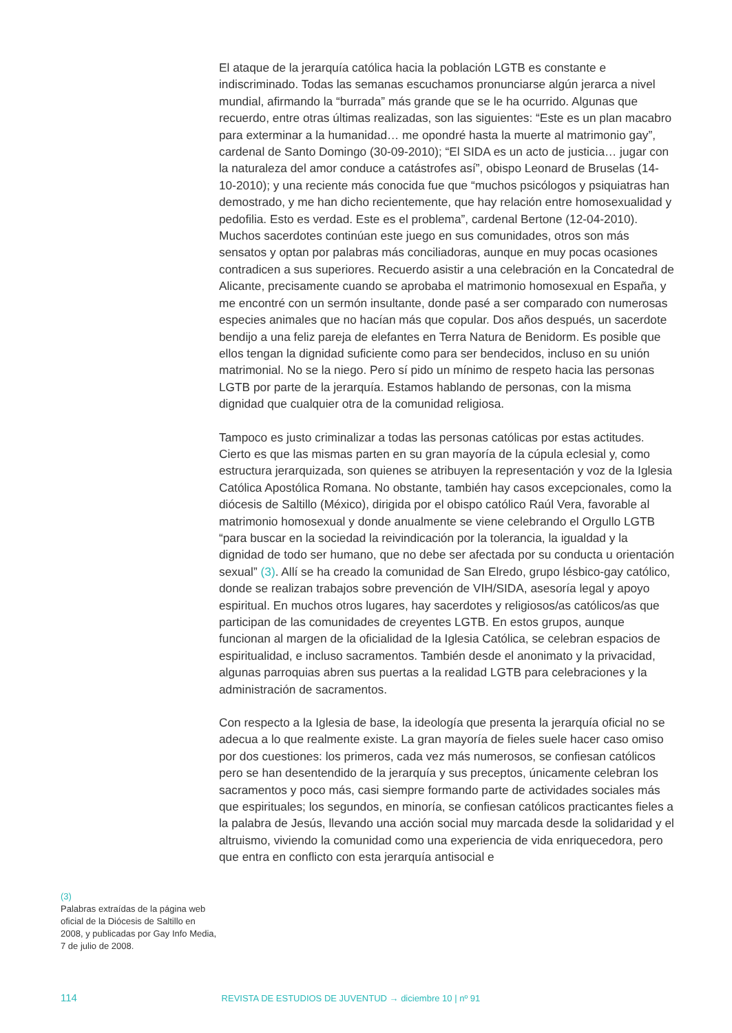(3)
Palabras extraídas de la página web oficial de la Diócesis de Saltillo en 2008, y publicadas por Gay Info Media, 7 de julio de 2008.
El ataque de la jerarquía católica hacia la población LGTB es constante e indiscriminado. Todas las semanas escuchamos pronunciarse algún jerarca a nivel mundial, afirmando la “burrada” más grande que se le ha ocurrido. Algunas que recuerdo, entre otras últimas realizadas, son las siguientes: “Este es un plan macabro para exterminar a la humanidad… me opondré hasta la muerte al matrimonio gay”, cardenal de Santo Domingo (30-09-2010); “El SIDA es un acto de justicia… jugar con la naturaleza del amor conduce a catástrofes así”, obispo Leonard de Bruselas (14-10-2010); y una reciente más conocida fue que “muchos psicólogos y psiquiatras han demostrado, y me han dicho recientemente, que hay relación entre homosexualidad y pedofilia. Esto es verdad. Este es el problema”, cardenal Bertone (12-04-2010). Muchos sacerdotes continúan este juego en sus comunidades, otros son más sensatos y optan por palabras más conciliadoras, aunque en muy pocas ocasiones contradicen a sus superiores. Recuerdo asistir a una celebración en la Concatedral de Alicante, precisamente cuando se aprobaba el matrimonio homosexual en España, y me encontré con un sermón insultante, donde pasé a ser comparado con numerosas especies animales que no hacían más que copular. Dos años después, un sacerdote bendijo a una feliz pareja de elefantes en Terra Natura de Benidorm. Es posible que ellos tengan la dignidad suficiente como para ser bendecidos, incluso en su unión matrimonial. No se la niego. Pero sí pido un mínimo de respeto hacia las personas LGTB por parte de la jerarquía. Estamos hablando de personas, con la misma dignidad que cualquier otra de la comunidad religiosa.
Tampoco es justo criminalizar a todas las personas católicas por estas actitudes. Cierto es que las mismas parten en su gran mayoría de la cúpula eclesial y, como estructura jerarquizada, son quienes se atribuyen la representación y voz de la Iglesia Católica Apostólica Romana. No obstante, también hay casos excepcionales, como la diócesis de Saltillo (México), dirigida por el obispo católico Raúl Vera, favorable al matrimonio homosexual y donde anualmente se viene celebrando el Orgullo LGTB “para buscar en la sociedad la reivindicación por la tolerancia, la igualdad y la dignidad de todo ser humano, que no debe ser afectada por su conducta u orientación sexual” (3). Allí se ha creado la comunidad de San Elredo, grupo lésbico-gay católico, donde se realizan trabajos sobre prevención de VIH/SIDA, asesoría legal y apoyo espiritual. En muchos otros lugares, hay sacerdotes y religiosos/as católicos/as que participan de las comunidades de creyentes LGTB. En estos grupos, aunque funcionan al margen de la oficialidad de la Iglesia Católica, se celebran espacios de espiritualidad, e incluso sacramentos. También desde el anonimato y la privacidad, algunas parroquias abren sus puertas a la realidad LGTB para celebraciones y la administración de sacramentos.
Con respecto a la Iglesia de base, la ideología que presenta la jerarquía oficial no se adecua a lo que realmente existe. La gran mayoría de fieles suele hacer caso omiso por dos cuestiones: los primeros, cada vez más numerosos, se confiesan católicos pero se han desentendido de la jerarquía y sus preceptos, únicamente celebran los sacramentos y poco más, casi siempre formando parte de actividades sociales más que espirituales; los segundos, en minoría, se confiesan católicos practicantes fieles a la palabra de Jesús, llevando una acción social muy marcada desde la solidaridad y el altruismo, viviendo la comunidad como una experiencia de vida enriquecedora, pero que entra en conflicto con esta jerarquía antisocial e
114 REVISTA DE ESTUDIOS DE JUVENTUD → diciembre 10 | nº 91